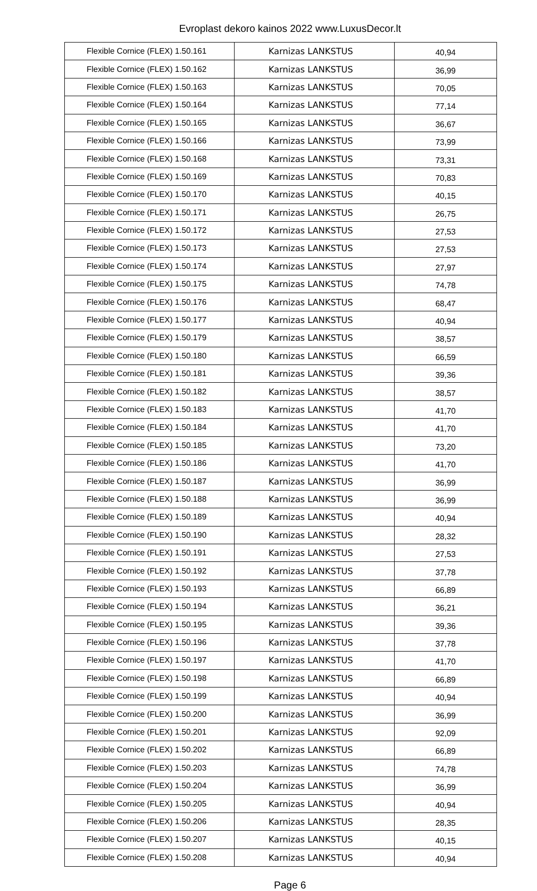Evroplast dekoro kainos 2022 www.LuxusDecor.lt
| Flexible Cornice (FLEX) 1.50.161 | Karnizas LANKSTUS | 40,94 |
| Flexible Cornice (FLEX) 1.50.162 | Karnizas LANKSTUS | 36,99 |
| Flexible Cornice (FLEX) 1.50.163 | Karnizas LANKSTUS | 70,05 |
| Flexible Cornice (FLEX) 1.50.164 | Karnizas LANKSTUS | 77,14 |
| Flexible Cornice (FLEX) 1.50.165 | Karnizas LANKSTUS | 36,67 |
| Flexible Cornice (FLEX) 1.50.166 | Karnizas LANKSTUS | 73,99 |
| Flexible Cornice (FLEX) 1.50.168 | Karnizas LANKSTUS | 73,31 |
| Flexible Cornice (FLEX) 1.50.169 | Karnizas LANKSTUS | 70,83 |
| Flexible Cornice (FLEX) 1.50.170 | Karnizas LANKSTUS | 40,15 |
| Flexible Cornice (FLEX) 1.50.171 | Karnizas LANKSTUS | 26,75 |
| Flexible Cornice (FLEX) 1.50.172 | Karnizas LANKSTUS | 27,53 |
| Flexible Cornice (FLEX) 1.50.173 | Karnizas LANKSTUS | 27,53 |
| Flexible Cornice (FLEX) 1.50.174 | Karnizas LANKSTUS | 27,97 |
| Flexible Cornice (FLEX) 1.50.175 | Karnizas LANKSTUS | 74,78 |
| Flexible Cornice (FLEX) 1.50.176 | Karnizas LANKSTUS | 68,47 |
| Flexible Cornice (FLEX) 1.50.177 | Karnizas LANKSTUS | 40,94 |
| Flexible Cornice (FLEX) 1.50.179 | Karnizas LANKSTUS | 38,57 |
| Flexible Cornice (FLEX) 1.50.180 | Karnizas LANKSTUS | 66,59 |
| Flexible Cornice (FLEX) 1.50.181 | Karnizas LANKSTUS | 39,36 |
| Flexible Cornice (FLEX) 1.50.182 | Karnizas LANKSTUS | 38,57 |
| Flexible Cornice (FLEX) 1.50.183 | Karnizas LANKSTUS | 41,70 |
| Flexible Cornice (FLEX) 1.50.184 | Karnizas LANKSTUS | 41,70 |
| Flexible Cornice (FLEX) 1.50.185 | Karnizas LANKSTUS | 73,20 |
| Flexible Cornice (FLEX) 1.50.186 | Karnizas LANKSTUS | 41,70 |
| Flexible Cornice (FLEX) 1.50.187 | Karnizas LANKSTUS | 36,99 |
| Flexible Cornice (FLEX) 1.50.188 | Karnizas LANKSTUS | 36,99 |
| Flexible Cornice (FLEX) 1.50.189 | Karnizas LANKSTUS | 40,94 |
| Flexible Cornice (FLEX) 1.50.190 | Karnizas LANKSTUS | 28,32 |
| Flexible Cornice (FLEX) 1.50.191 | Karnizas LANKSTUS | 27,53 |
| Flexible Cornice (FLEX) 1.50.192 | Karnizas LANKSTUS | 37,78 |
| Flexible Cornice (FLEX) 1.50.193 | Karnizas LANKSTUS | 66,89 |
| Flexible Cornice (FLEX) 1.50.194 | Karnizas LANKSTUS | 36,21 |
| Flexible Cornice (FLEX) 1.50.195 | Karnizas LANKSTUS | 39,36 |
| Flexible Cornice (FLEX) 1.50.196 | Karnizas LANKSTUS | 37,78 |
| Flexible Cornice (FLEX) 1.50.197 | Karnizas LANKSTUS | 41,70 |
| Flexible Cornice (FLEX) 1.50.198 | Karnizas LANKSTUS | 66,89 |
| Flexible Cornice (FLEX) 1.50.199 | Karnizas LANKSTUS | 40,94 |
| Flexible Cornice (FLEX) 1.50.200 | Karnizas LANKSTUS | 36,99 |
| Flexible Cornice (FLEX) 1.50.201 | Karnizas LANKSTUS | 92,09 |
| Flexible Cornice (FLEX) 1.50.202 | Karnizas LANKSTUS | 66,89 |
| Flexible Cornice (FLEX) 1.50.203 | Karnizas LANKSTUS | 74,78 |
| Flexible Cornice (FLEX) 1.50.204 | Karnizas LANKSTUS | 36,99 |
| Flexible Cornice (FLEX) 1.50.205 | Karnizas LANKSTUS | 40,94 |
| Flexible Cornice (FLEX) 1.50.206 | Karnizas LANKSTUS | 28,35 |
| Flexible Cornice (FLEX) 1.50.207 | Karnizas LANKSTUS | 40,15 |
| Flexible Cornice (FLEX) 1.50.208 | Karnizas LANKSTUS | 40,94 |
Page 6